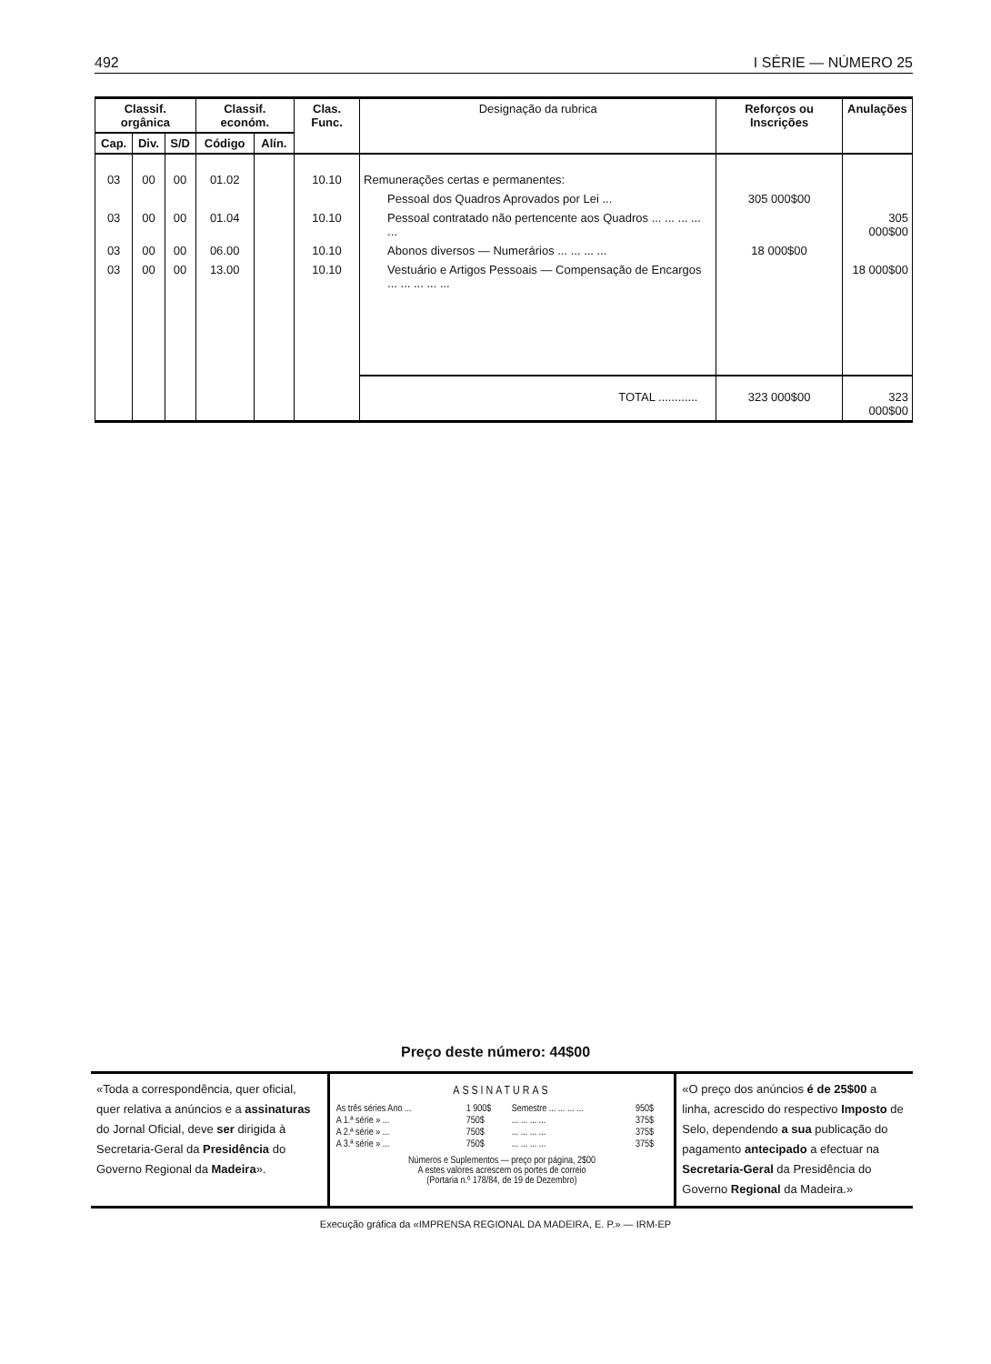492 I SÉRIE — NÚMERO 25
| Classif. orgânica | | | Classif. económ. | | Clas. Func. | Designação da rubrica | Reforços ou Inscrições | Anulações |
| --- | --- | --- | --- | --- | --- | --- | --- | --- |
| Cap. | Div. | S/D | Código | Alín. | | | | |
| 03 | 00 | 00 | 01.02 | | 10.10 | Remunerações certas e permanentes: | | |
| | | | | | | Pessoal dos Quadros Aprovados por Lei ... | 305 000$00 | |
| 03 | 00 | 00 | 01.04 | | 10.10 | Pessoal contratado não pertencente aos Quadros ... ... ... ... ... | | 305 000$00 |
| 03 | 00 | 00 | 06.00 | | 10.10 | Abonos diversos — Numerários ... ... ... ... | 18 000$00 | |
| 03 | 00 | 00 | 13.00 | | 10.10 | Vestuário e Artigos Pessoais — Compensação de Encargos ... ... ... ... ... | | 18 000$00 |
| | | | | | | TOTAL ............ | 323 000$00 | 323 000$00 |
Preço deste número: 44$00
«Toda a correspondência, quer oficial, quer relativa a anúncios e a assinaturas do Jornal Oficial, deve ser dirigida à Secretaria-Geral da Presidência do Governo Regional da Madeira».
ASSINATURAS
| As três séries Ano ... | 1 900$ | Semestre ... ... ... ... | 950$ |
| A 1.ª série » ... | 750$ | ... ... ... ... | 375$ |
| A 2.ª série » ... | 750$ | ... ... ... ... | 375$ |
| A 3.ª série » ... | 750$ | ... ... ... ... | 375$ |
Números e Suplementos — preço por página, 2$00
A estes valores acrescem os portes de correio
(Portaria n.º 178/84, de 19 de Dezembro)
«O preço dos anúncios é de 25$00 a linha, acrescido do respectivo Imposto de Selo, dependendo a sua publicação do pagamento antecipado a efectuar na Secretaria-Geral da Presidência do Governo Regional da Madeira.»
Execução gráfica da «IMPRENSA REGIONAL DA MADEIRA, E. P.» — IRM-EP